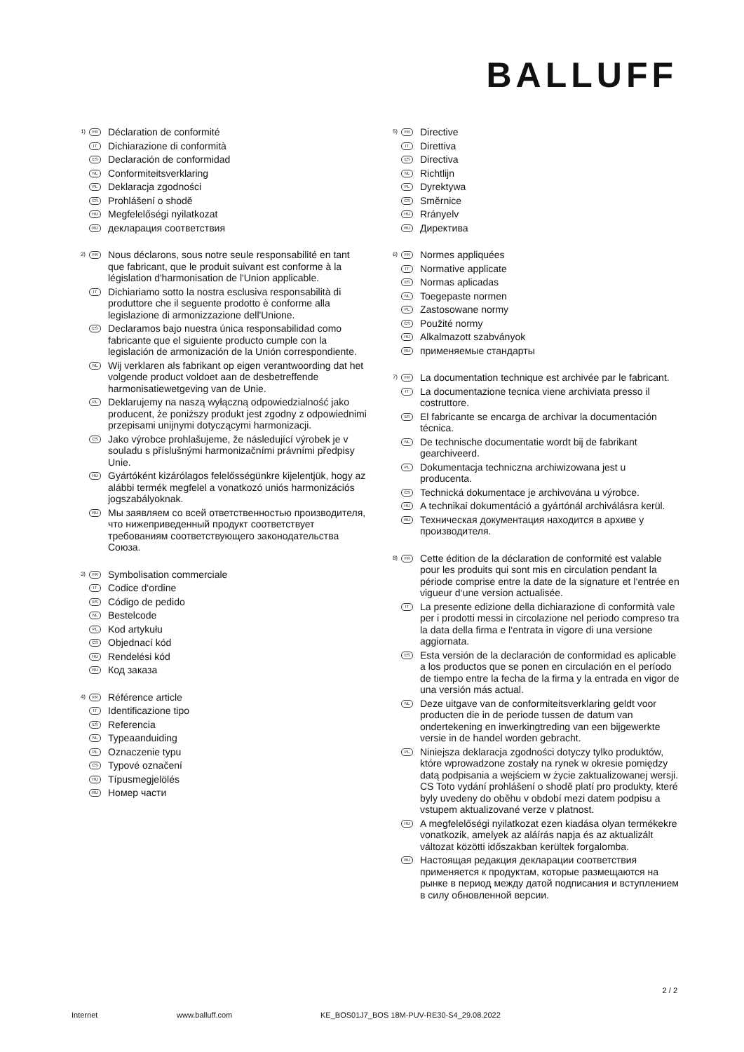BALLUFF
1) FR Déclaration de conformité
IT Dichiarazione di conformità
ES Declaración de conformidad
NL Conformiteitsverklaring
PL Deklaracja zgodności
CS Prohlášení o shodě
HU Megfelelőségi nyilatkozat
RU декларация соответствия
2) FR Nous déclarons, sous notre seule responsabilité en tant que fabricant, que le produit suivant est conforme à la législation d'harmonisation de l'Union applicable.
IT Dichiariamo sotto la nostra esclusiva responsabilità di produttore che il seguente prodotto è conforme alla legislazione di armonizzazione dell'Unione.
ES Declaramos bajo nuestra única responsabilidad como fabricante que el siguiente producto cumple con la legislación de armonización de la Unión correspondiente.
NL Wij verklaren als fabrikant op eigen verantwoording dat het volgende product voldoet aan de desbetreffende harmonisatiewetgeving van de Unie.
PL Deklarujemy na naszą wyłączną odpowiedzialność jako producent, że poniższy produkt jest zgodny z odpowiednimi przepisami unijnymi dotyczącymi harmonizacji.
CS Jako výrobce prohlašujeme, že následující výrobek je v souladu s příslušnými harmonizačními právními předpisy Unie.
HU Gyártóként kizárólagos felelősségünkre kijelentjük, hogy az alábbi termék megfelel a vonatkozó uniós harmonizációs jogszabályoknak.
RU Мы заявляем со всей ответственностью производителя, что нижеприведенный продукт соответствует требованиям соответствующего законодательства Союза.
3) FR Symbolisation commerciale
IT Codice d‘ordine
ES Código de pedido
NL Bestelcode
PL Kod artykułu
CS Objednací kód
HU Rendelési kód
RU Код заказа
4) FR Référence article
IT Identificazione tipo
ES Referencia
NL Typeaanduiding
PL Oznaczenie typu
CS Typové označení
HU Típusmegjelölés
RU Номер части
5) FR Directive
IT Direttiva
ES Directiva
NL Richtlijn
PL Dyrektywa
CS Směrnice
HU Rrányelv
RU Директива
6) FR Normes appliquées
IT Normative applicate
ES Normas aplicadas
NL Toegepaste normen
PL Zastosowane normy
CS Použité normy
HU Alkalmazott szabványok
RU применяемые стандарты
7) FR La documentation technique est archivée par le fabricant.
IT La documentazione tecnica viene archiviata presso il costruttore.
ES El fabricante se encarga de archivar la documentación técnica.
NL De technische documentatie wordt bij de fabrikant gearchiveerd.
PL Dokumentacja techniczna archiwizowana jest u producenta.
CS Technická dokumentace je archivována u výrobce.
HU A technikai dokumentáció a gyártónál archiválásra kerül.
RU Техническая документация находится в архиве у производителя.
8) FR Cette édition de la déclaration de conformité est valable pour les produits qui sont mis en circulation pendant la période comprise entre la date de la signature et l‘entrée en vigueur d‘une version actualisée.
IT La presente edizione della dichiarazione di conformità vale per i prodotti messi in circolazione nel periodo compreso tra la data della firma e l‘entrata in vigore di una versione aggiornata.
ES Esta versión de la declaración de conformidad es aplicable a los productos que se ponen en circulación en el período de tiempo entre la fecha de la firma y la entrada en vigor de una versión más actual.
NL Deze uitgave van de conformiteitsverklaring geldt voor producten die in de periode tussen de datum van ondertekening en inwerkingtreding van een bijgewerkte versie in de handel worden gebracht.
PL Niniejsza deklaracja zgodności dotyczy tylko produktów, które wprowadzone zostały na rynek w okresie pomiędzy datą podpisania a wejściem w życie zaktualizowanej wersji. CS Toto vydání prohlášení o shodě platí pro produkty, které byly uvedeny do oběhu v období mezi datem podpisu a vstupem aktualizované verze v platnost.
HU A megfelelőségi nyilatkozat ezen kiadása olyan termékekre vonatkozik, amelyek az aláírás napja és az aktualizált változat közötti időszakban kerültek forgalomba.
RU Настоящая редакция декларации соответствия применяется к продуктам, которые размещаются на рынке в период между датой подписания и вступлением в силу обновленной версии.
2 / 2
Internet www.balluff.com KE_BOS01J7_BOS 18M-PUV-RE30-S4_29.08.2022